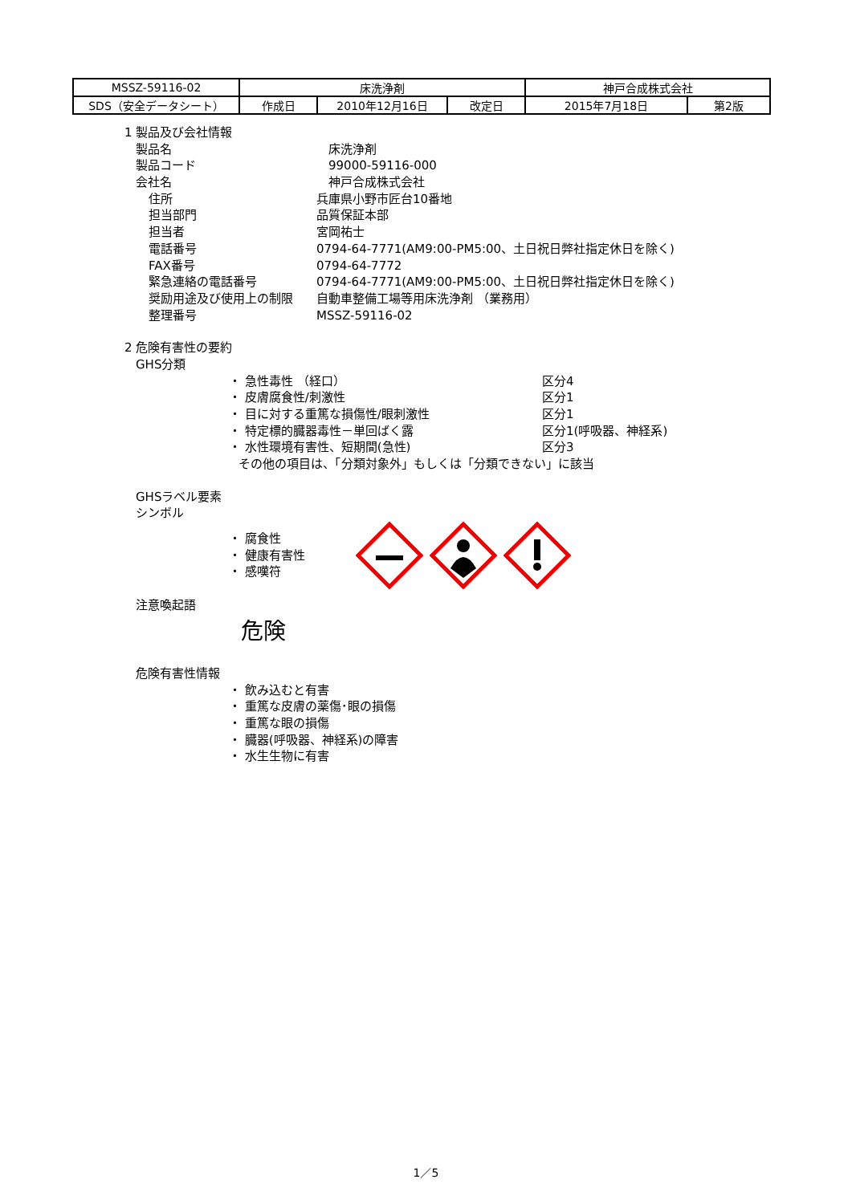| MSSZ-59116-02 | 床洗浄剤 | | | 神戸合成株式会社 | |
| SDS（安全データシート） | 作成日 | 2010年12月16日 | 改定日 | 2015年7月18日 | 第2版 |
1 製品及び会社情報
製品名 床洗浄剤
製品コード 99000-59116-000
会社名 神戸合成株式会社
住所 兵庫県小野市匠台10番地
担当部門 品質保証本部
担当者 宮岡祐士
電話番号 0794-64-7771(AM9:00-PM5:00、土日祝日弊社指定休日を除く)
FAX番号 0794-64-7772
緊急連絡の電話番号 0794-64-7771(AM9:00-PM5:00、土日祝日弊社指定休日を除く)
奨励用途及び使用上の制限 自動車整備工場等用床洗浄剤 （業務用）
整理番号 MSSZ-59116-02
2 危険有害性の要約
GHS分類
・ 急性毒性 （経口） 区分4
・ 皮膚腐食性/刺激性 区分1
・ 目に対する重篤な損傷性/眼刺激性 区分1
・ 特定標的臓器毒性－単回ばく露 区分1(呼吸器、神経系)
・ 水性環境有害性、短期間(急性) 区分3
その他の項目は、「分類対象外」もしくは「分類できない」に該当
GHSラベル要素
シンボル
・ 腐食性
・ 健康有害性
・ 感嘆符
注意喚起語
危険
危険有害性情報
・ 飲み込むと有害
・ 重篤な皮膚の薬傷･眼の損傷
・ 重篤な眼の損傷
・ 臓器(呼吸器、神経系)の障害
・ 水生生物に有害
1／5